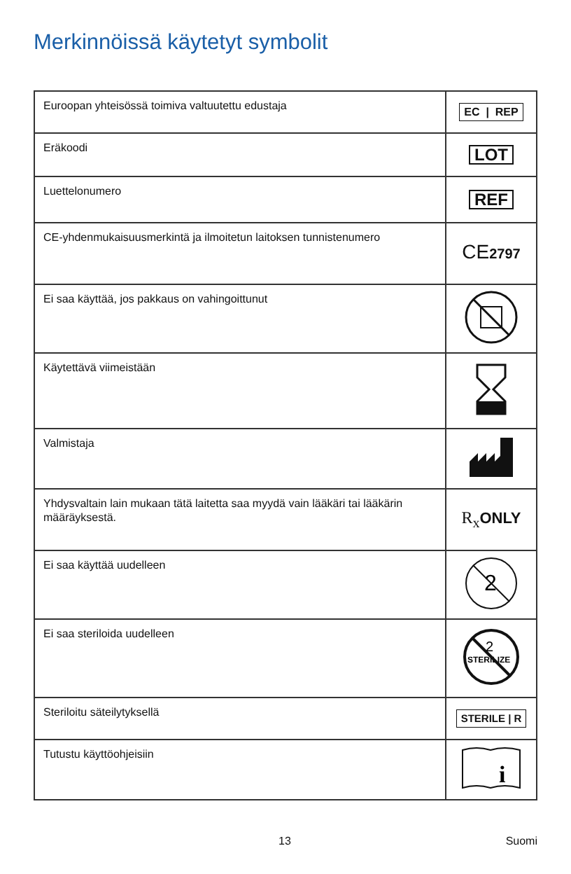Merkinnöissä käytetyt symbolit
| Euroopan yhteisössä toimiva valtuutettu edustaja | EC / REP |
| Eräkoodi | LOT |
| Luettelonumero | REF |
| CE-yhdenmukaisuusmerkintä ja ilmoitetun laitoksen tunnistenumero | CE 2797 |
| Ei saa käyttää, jos pakkaus on vahingoittunut | |
| Käytettävä viimeistään | |
| Valmistaja | |
| Yhdysvaltain lain mukaan tätä laitetta saa myydä vain lääkäri tai lääkärin määräyksestä. | R<sub>x</sub> ONLY |
| Ei saa käyttää uudelleen | 2 |
| Ei saa steriloida uudelleen | 2 STERILIZE |
| Steriloitu säteilytyksellä | STERILE / R |
| Tutustu käyttöohjeisiin | i |
13 Suomi